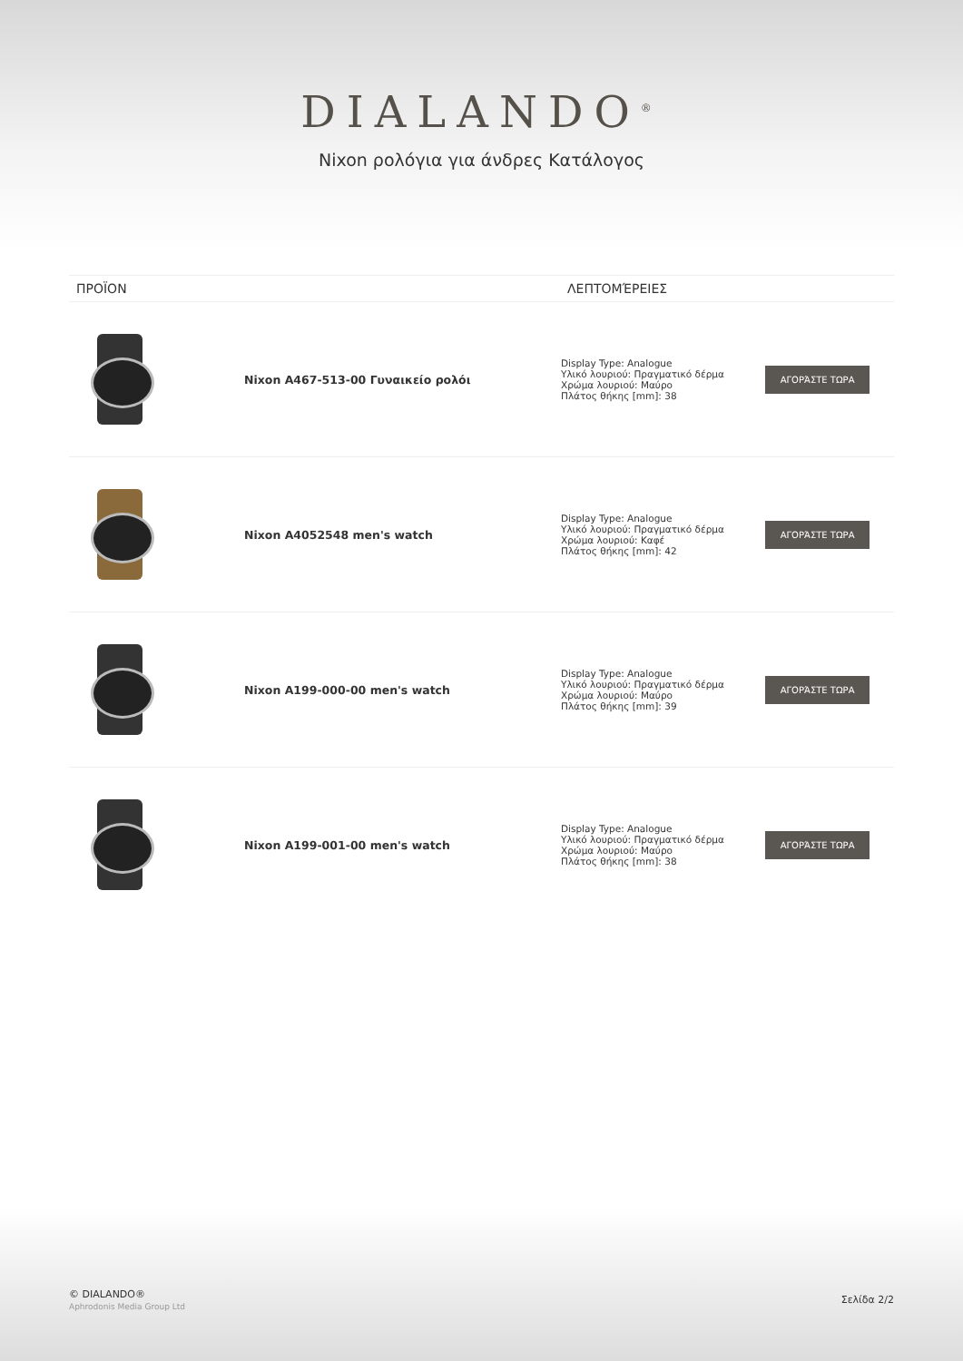DIALANDO<sup>®</sup>
Nixon ρολόγια για άνδρες Κατάλογος
| ΠΡΟΪΟΝ | | ΛΕΠΤΟΜΈΡΕΙΕΣ | |
| --- | --- | --- | --- |
| | Nixon A467-513-00 Γυναικείο ρολόι | Display Type: Analogue Υλικό λουριού: Πραγματικό δέρμα Χρώμα λουριού: Μαύρο Πλάτος θήκης [mm]: 38 | ΑΓΟΡΆΣΤΕ ΤΩΡΑ |
| | Nixon A4052548 men's watch | Display Type: Analogue Υλικό λουριού: Πραγματικό δέρμα Χρώμα λουριού: Καφέ Πλάτος θήκης [mm]: 42 | ΑΓΟΡΆΣΤΕ ΤΩΡΑ |
| | Nixon A199-000-00 men's watch | Display Type: Analogue Υλικό λουριού: Πραγματικό δέρμα Χρώμα λουριού: Μαύρο Πλάτος θήκης [mm]: 39 | ΑΓΟΡΆΣΤΕ ΤΩΡΑ |
| | Nixon A199-001-00 men's watch | Display Type: Analogue Υλικό λουριού: Πραγματικό δέρμα Χρώμα λουριού: Μαύρο Πλάτος θήκης [mm]: 38 | ΑΓΟΡΆΣΤΕ ΤΩΡΑ |
© DIALANDO®
Aphrodonis Media Group Ltd
Σελίδα 2/2